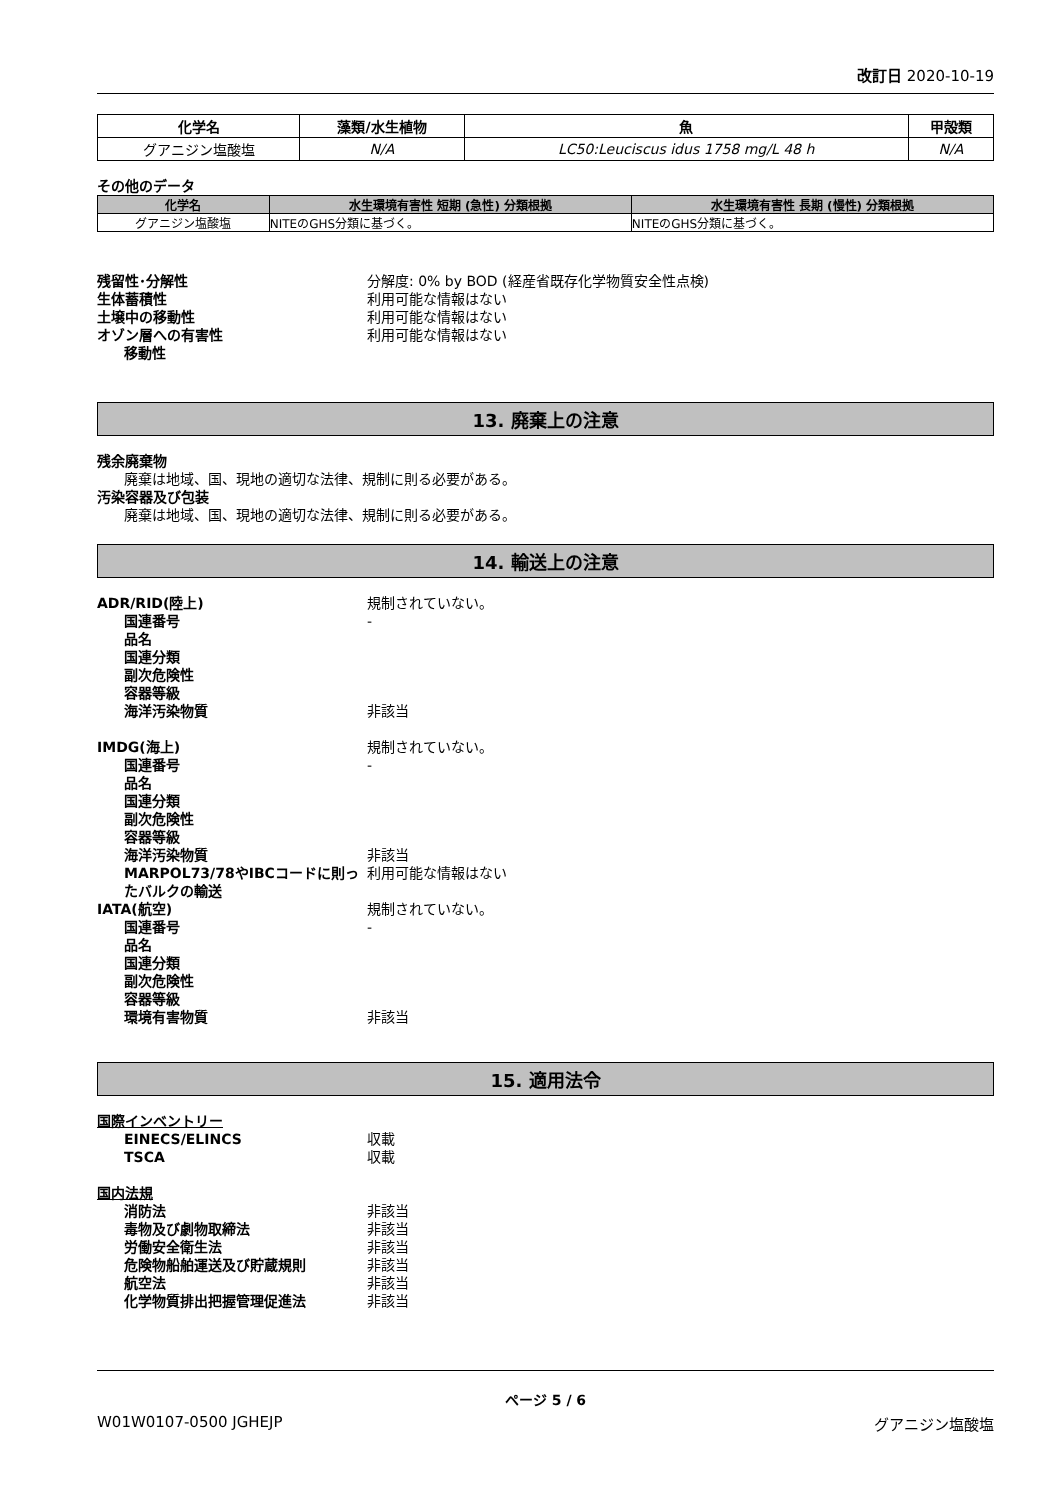改訂日 2020-10-19
| 化学名 | 藻類/水生植物 | 魚 | 甲殻類 |
| --- | --- | --- | --- |
| グアニジン塩酸塩 | N/A | LC50:Leuciscus idus 1758 mg/L 48 h | N/A |
その他のデータ
| 化学名 | 水生環境有害性 短期 (急性) 分類根拠 | 水生環境有害性 長期 (慢性) 分類根拠 |
| --- | --- | --- |
| グアニジン塩酸塩 | NITEのGHS分類に基づく。 | NITEのGHS分類に基づく。 |
残留性･分解性 分解度: 0% by BOD (経産省既存化学物質安全性点検)
生体蓄積性 利用可能な情報はない
土壌中の移動性 利用可能な情報はない
オゾン層への有害性 利用可能な情報はない
移動性
13. 廃棄上の注意
残余廃棄物
廃棄は地域、国、現地の適切な法律、規制に則る必要がある。
汚染容器及び包装
廃棄は地域、国、現地の適切な法律、規制に則る必要がある。
14. 輸送上の注意
ADR/RID(陸上) 規制されていない。
国連番号 -
品名
国連分類
副次危険性
容器等級
海洋汚染物質 非該当
IMDG(海上) 規制されていない。
国連番号 -
品名
国連分類
副次危険性
容器等級
海洋汚染物質 非該当
MARPOL73/78やIBCコードに則ったバルクの輸送
利用可能な情報はない
IATA(航空) 規制されていない。
国連番号 -
品名
国連分類
副次危険性
容器等級
環境有害物質 非該当
15. 適用法令
国際インベントリー
EINECS/ELINCS 収載
TSCA 収載
国内法規
消防法 非該当
毒物及び劇物取締法 非該当
労働安全衛生法 非該当
危険物船舶運送及び貯蔵規則 非該当
航空法 非該当
化学物質排出把握管理促進法 非該当
ページ 5 / 6
W01W0107-0500 JGHEJP グアニジン塩酸塩